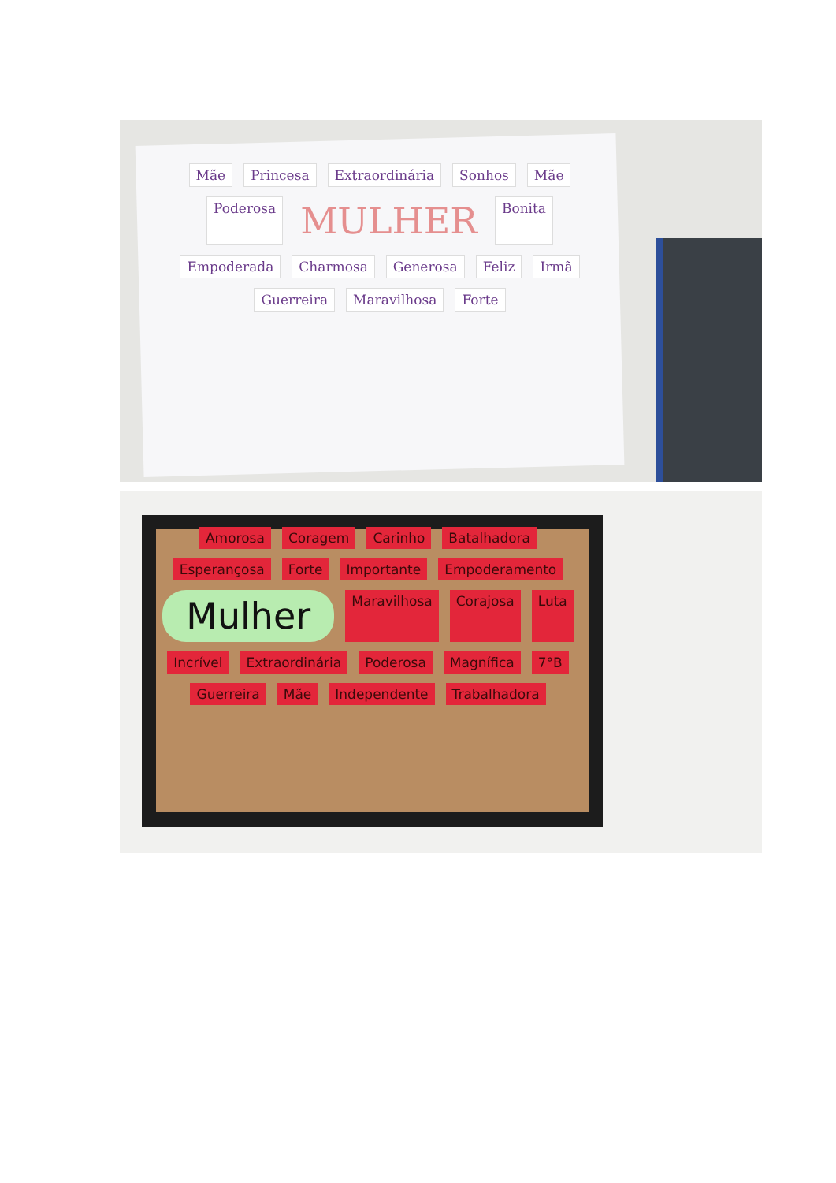Mãe Princesa Extraordinária Sonhos Mãe Poderosa MULHER Bonita Empoderada Charmosa Generosa Feliz Irmã Guerreira Maravilhosa Forte
Amorosa Coragem Carinho Batalhadora Esperançosa Forte Importante Empoderamento Mulher Maravilhosa Corajosa Luta Incrível Extraordinária Poderosa Magnífica 7°B Guerreira Mãe Independente Trabalhadora